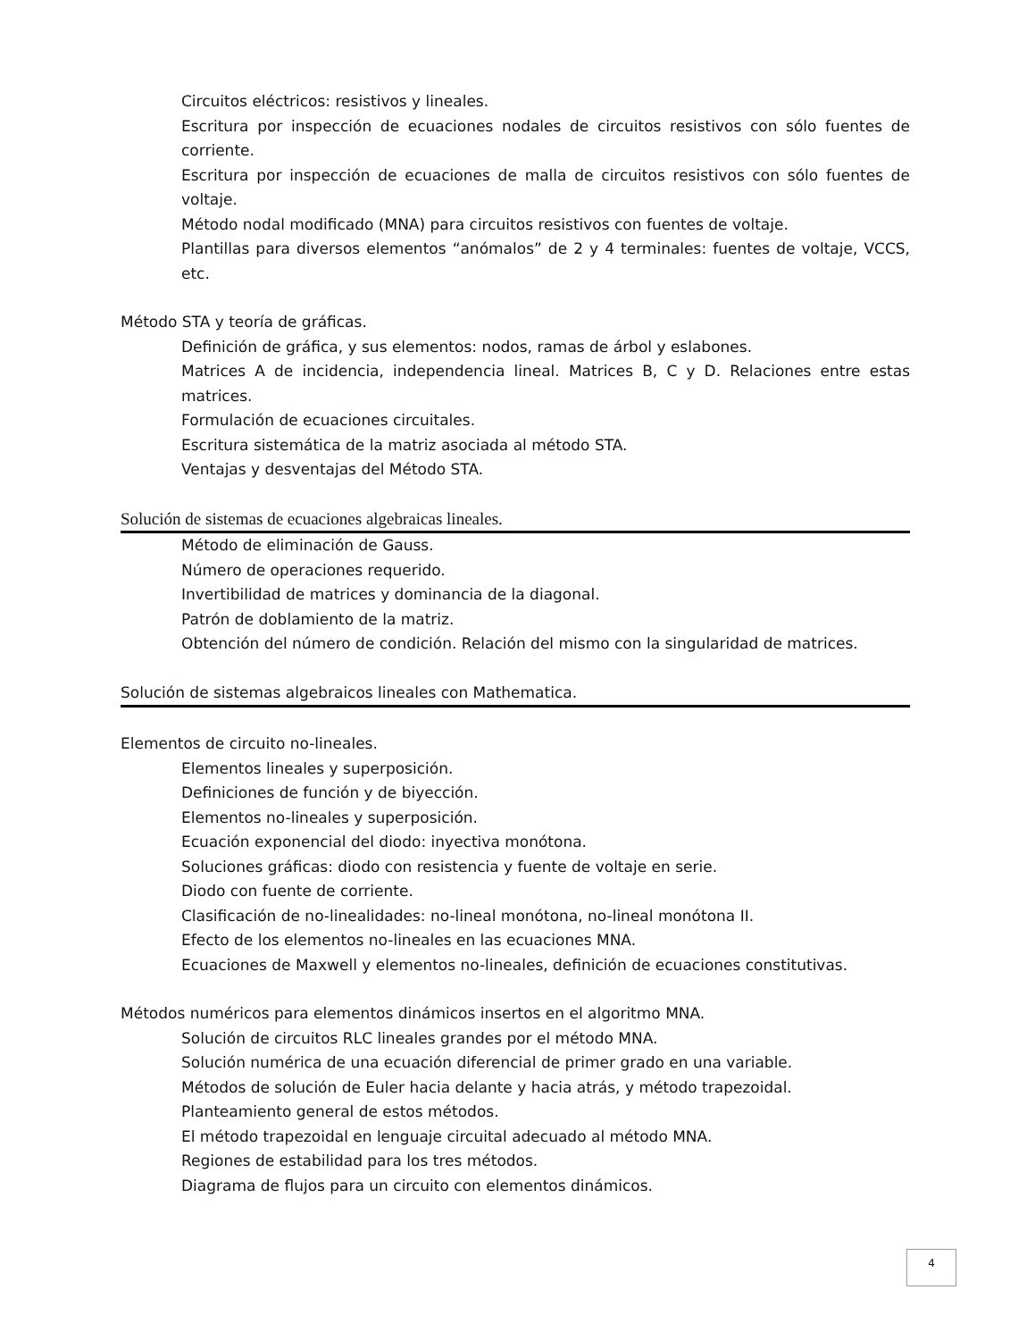Circuitos eléctricos: resistivos y lineales.
Escritura por inspección de ecuaciones nodales de circuitos resistivos con sólo fuentes de corriente.
Escritura por inspección de ecuaciones de malla de circuitos resistivos con sólo fuentes de voltaje.
Método nodal modificado (MNA) para circuitos resistivos con fuentes de voltaje.
Plantillas para diversos elementos “anómalos” de 2 y 4 terminales: fuentes de voltaje, VCCS, etc.
Método STA y teoría de gráficas.
Definición de gráfica, y sus elementos: nodos, ramas de árbol y eslabones.
Matrices A de incidencia, independencia lineal. Matrices B, C y D. Relaciones entre estas matrices.
Formulación de ecuaciones circuitales.
Escritura sistemática de la matriz asociada al método STA.
Ventajas y desventajas del Método STA.
Solución de sistemas de ecuaciones algebraicas lineales.
Método de eliminación de Gauss.
Número de operaciones requerido.
Invertibilidad de matrices y dominancia de la diagonal.
Patrón de doblamiento de la matriz.
Obtención del número de condición. Relación del mismo con la singularidad de matrices.
Solución de sistemas algebraicos lineales con Mathematica.
Elementos de circuito no-lineales.
Elementos lineales y superposición.
Definiciones de función y de biyección.
Elementos no-lineales y superposición.
Ecuación exponencial del diodo: inyectiva monótona.
Soluciones gráficas: diodo con resistencia y fuente de voltaje en serie.
Diodo con fuente de corriente.
Clasificación de no-linealidades: no-lineal monótona, no-lineal monótona II.
Efecto de los elementos no-lineales en las ecuaciones MNA.
Ecuaciones de Maxwell y elementos no-lineales, definición de ecuaciones constitutivas.
Métodos numéricos para elementos dinámicos insertos en el algoritmo MNA.
Solución de circuitos RLC lineales grandes por el método MNA.
Solución numérica de una ecuación diferencial de primer grado en una variable.
Métodos de solución de Euler hacia delante y hacia atrás, y método trapezoidal.
Planteamiento general de estos métodos.
El método trapezoidal en lenguaje circuital adecuado al método MNA.
Regiones de estabilidad para los tres métodos.
Diagrama de flujos para un circuito con elementos dinámicos.
4